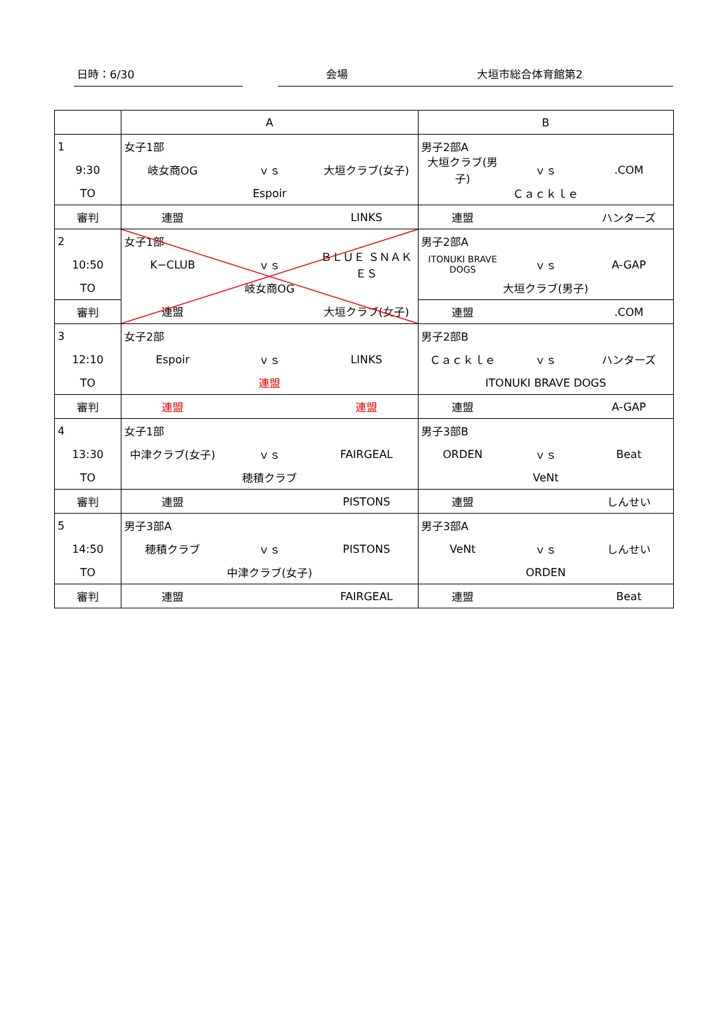日時：6/30 会場 大垣市総合体育館第2
| | A | B |
| 1 9:30 TO | 女子1部 岐女商OG ｖｓ 大垣クラブ(女子) Espoir | 男子2部A 大垣クラブ(男子) ｖｓ .COM Ｃａｃｋｌｅ |
| 審判 | 連盟 LINKS | 連盟 ハンターズ |
| 2 10:50 TO | 女子1部 K−CLUB ｖｓ ＢＬＵＥ ＳＮＡＫＥＳ 岐女商OG 連盟 大垣クラブ(女子) | 男子2部A ITONUKI BRAVE DOGS ｖｓ A-GAP 大垣クラブ(男子) |
| 審判 | | 連盟 .COM |
| 3 12:10 TO | 女子2部 Espoir ｖｓ LINKS 連盟 | 男子2部B Ｃａｃｋｌｅ ｖｓ ハンターズ ITONUKI BRAVE DOGS |
| 審判 | 連盟 連盟 | 連盟 A-GAP |
| 4 13:30 TO | 女子1部 中津クラブ(女子) ｖｓ FAIRGEAL 穂積クラブ | 男子3部B ORDEN ｖｓ Beat VeNt |
| 審判 | 連盟 PISTONS | 連盟 しんせい |
| 5 14:50 TO | 男子3部A 穂積クラブ ｖｓ PISTONS 中津クラブ(女子) | 男子3部A VeNt ｖｓ しんせい ORDEN |
| 審判 | 連盟 FAIRGEAL | 連盟 Beat |